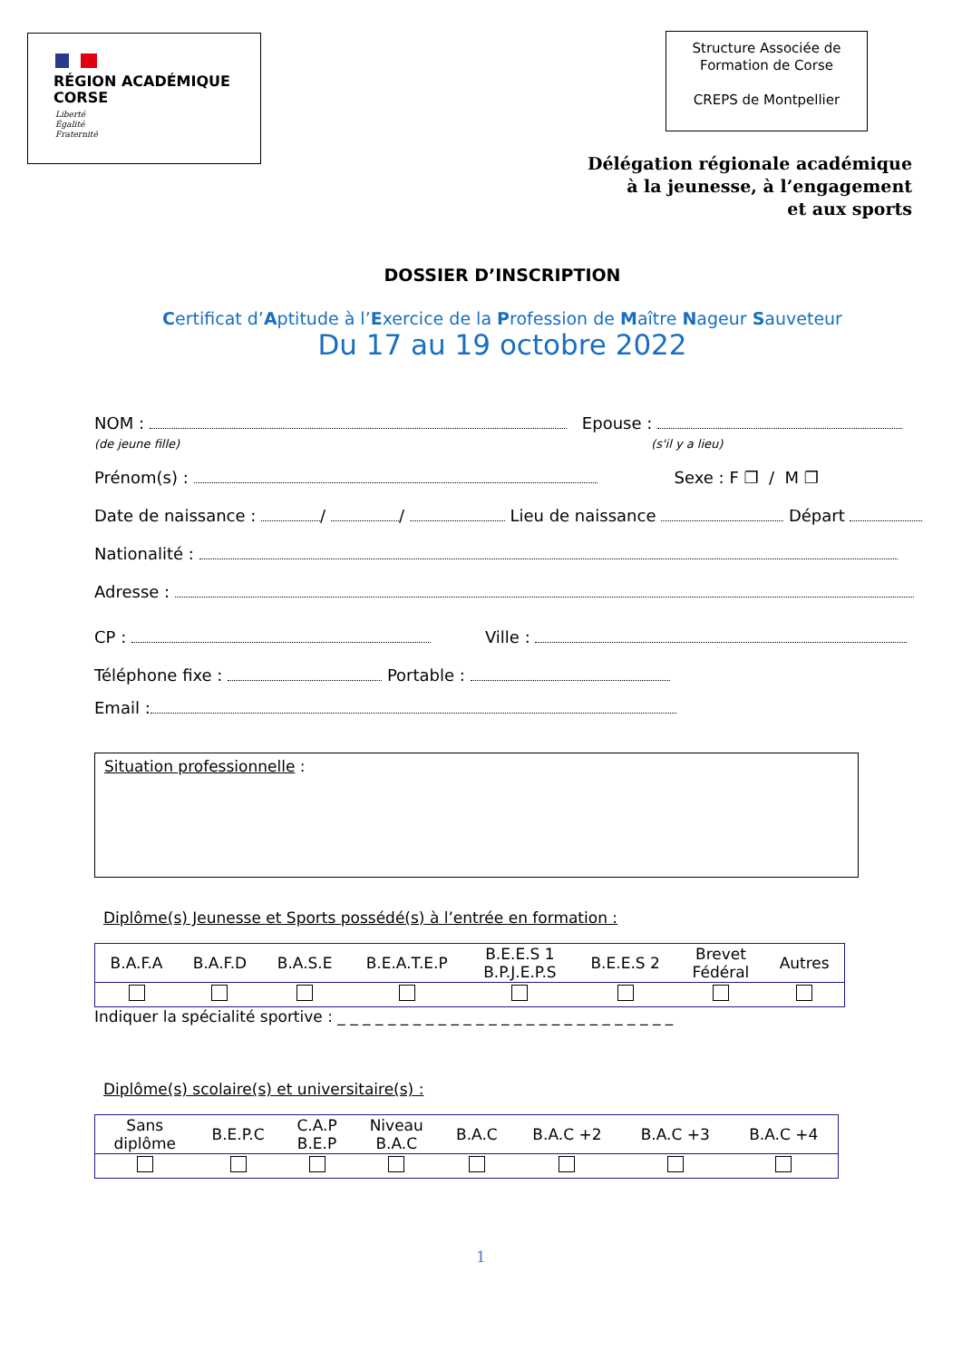RÉGION ACADÉMIQUE
CORSE
Liberté
Égalité
Fraternité
Structure Associée de
Formation de Corse
CREPS de Montpellier
Délégation régionale académique
à la jeunesse, à l’engagement
et aux sports
DOSSIER D’INSCRIPTION
Certificat d’Aptitude à l’Exercice de la Profession de Maître Nageur Sauveteur
Du 17 au 19 octobre 2022
NOM : Epouse :
(de jeune fille) (s'il y a lieu)
Prénom(s) : Sexe : F ❐ / M ❐
Date de naissance : / / Lieu de naissance Départ
Nationalité :
Adresse :
CP : Ville :
Téléphone fixe : Portable :
Email :
Situation professionnelle :
Diplôme(s) Jeunesse et Sports possédé(s) à l’entrée en formation :
| B.A.F.A | B.A.F.D | B.A.S.E | B.E.A.T.E.P | B.E.E.S 1 B.P.J.E.P.S | B.E.E.S 2 | Brevet Fédéral | Autres |
Indiquer la spécialité sportive : _ _ _ _ _ _ _ _ _ _ _ _ _ _ _ _ _ _ _ _ _ _ _ _ _ _ _
Diplôme(s) scolaire(s) et universitaire(s) :
| Sans diplôme | B.E.P.C | C.A.P B.E.P | Niveau B.A.C | B.A.C | B.A.C +2 | B.A.C +3 | B.A.C +4 |
1